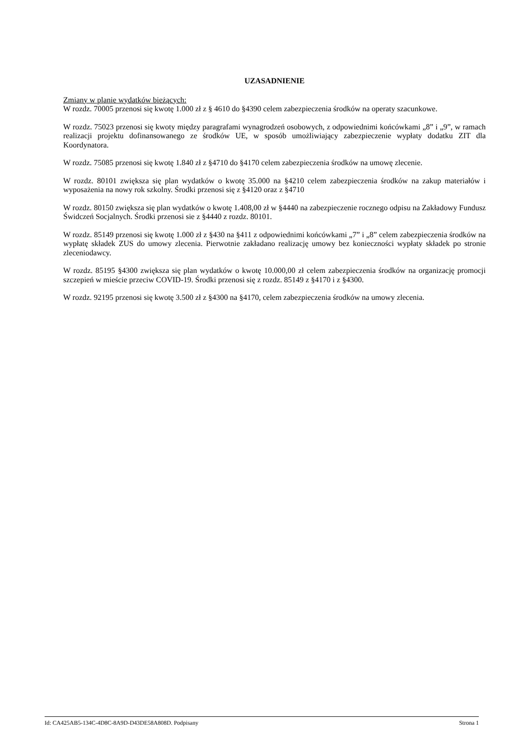UZASADNIENIE
Zmiany w planie wydatków bieżących:
W rozdz. 70005 przenosi się kwotę 1.000 zł z § 4610 do §4390 celem zabezpieczenia środków na operaty szacunkowe.
W rozdz. 75023 przenosi się kwoty między paragrafami wynagrodzeń osobowych, z odpowiednimi końcówkami „8” i „9”, w ramach realizacji projektu dofinansowanego ze środków UE, w sposób umożliwiający zabezpieczenie wypłaty dodatku ZIT dla Koordynatora.
W rozdz. 75085 przenosi się kwotę 1.840 zł z §4710 do §4170 celem zabezpieczenia środków na umowę zlecenie.
W rozdz. 80101 zwiększa się plan wydatków o kwotę 35.000 na §4210 celem zabezpieczenia środków na zakup materiałów i wyposażenia na nowy rok szkolny. Środki przenosi się z §4120 oraz z §4710
W rozdz. 80150 zwiększa się plan wydatków o kwotę 1.408,00 zł w §4440 na zabezpieczenie rocznego odpisu na Zakładowy Fundusz Świdczeń Socjalnych. Środki przenosi sie z §4440 z rozdz. 80101.
W rozdz. 85149 przenosi się kwotę 1.000 zł z §430 na §411 z odpowiednimi końcówkami „7” i „8” celem zabezpieczenia środków na wypłatę składek ZUS do umowy zlecenia. Pierwotnie zakładano realizację umowy bez konieczności wypłaty składek po stronie zleceniodawcy.
W rozdz. 85195 §4300 zwiększa się plan wydatków o kwotę 10.000,00 zł celem zabezpieczenia środków na organizację promocji szczepień w mieście przeciw COVID-19. Środki przenosi się z rozdz. 85149 z §4170 i z §4300.
W rozdz. 92195 przenosi się kwotę 3.500 zł z §4300 na §4170, celem zabezpieczenia środków na umowy zlecenia.
Id: CA425AB5-134C-4D8C-8A9D-D43DE58A808D. Podpisany Strona 1